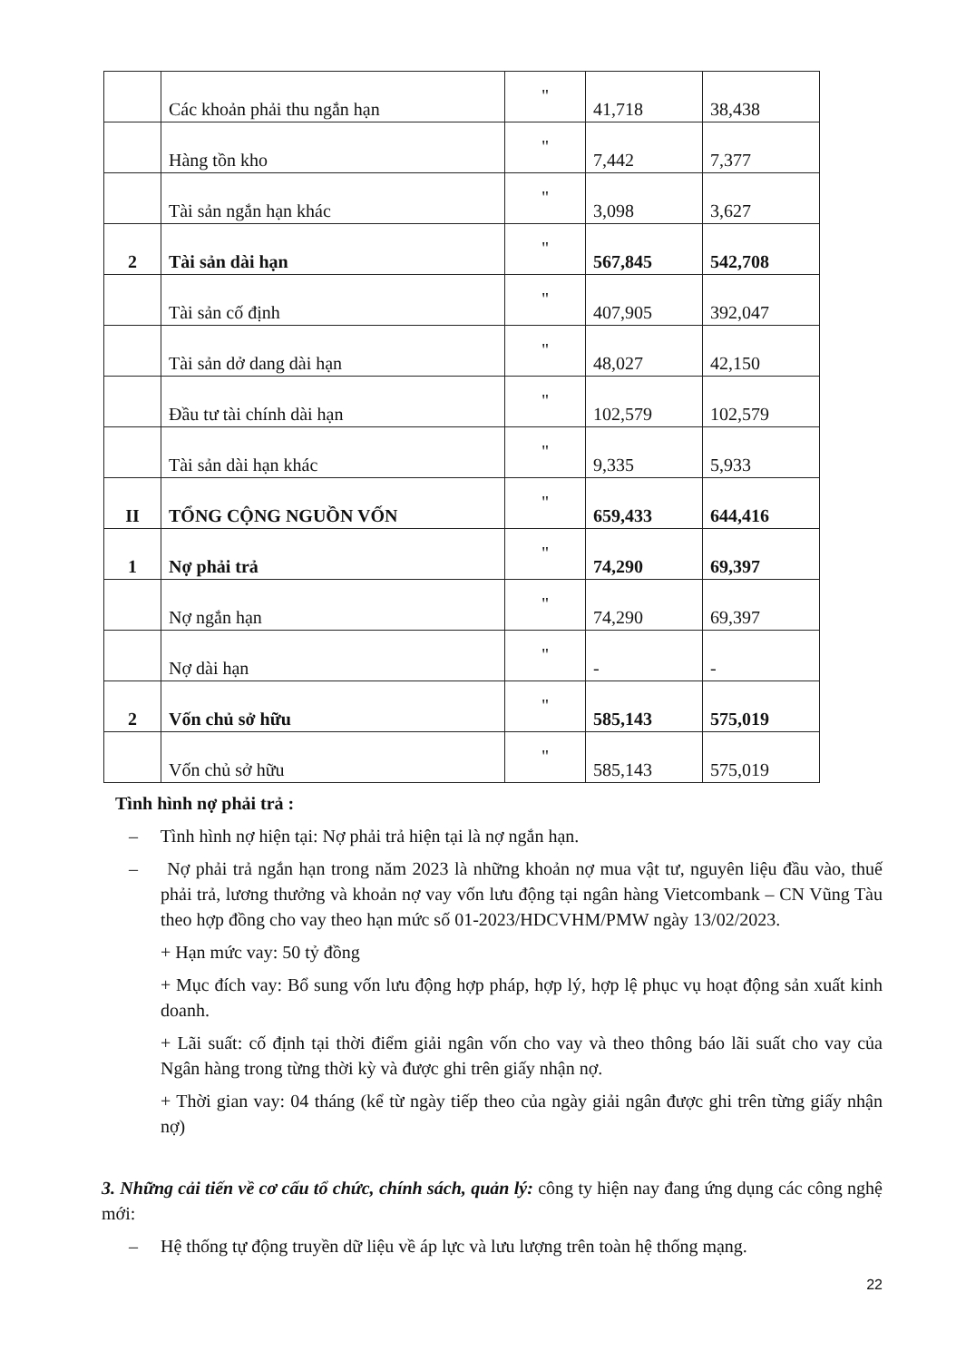| | Các khoản phải thu ngắn hạn | " | 41,718 | 38,438 |
| | Hàng tồn kho | " | 7,442 | 7,377 |
| | Tài sản ngắn hạn khác | " | 3,098 | 3,627 |
| 2 | Tài sản dài hạn | " | 567,845 | 542,708 |
| | Tài sản cố định | " | 407,905 | 392,047 |
| | Tài sản dở dang dài hạn | " | 48,027 | 42,150 |
| | Đầu tư tài chính dài hạn | " | 102,579 | 102,579 |
| | Tài sản dài hạn khác | " | 9,335 | 5,933 |
| II | TỔNG CỘNG NGUỒN VỐN | " | 659,433 | 644,416 |
| 1 | Nợ phải trả | " | 74,290 | 69,397 |
| | Nợ ngắn hạn | " | 74,290 | 69,397 |
| | Nợ dài hạn | " | - | - |
| 2 | Vốn chủ sở hữu | " | 585,143 | 575,019 |
| | Vốn chủ sở hữu | " | 585,143 | 575,019 |
Tình hình nợ phải trả :
– Tình hình nợ hiện tại: Nợ phải trả hiện tại là nợ ngắn hạn.
– Nợ phải trả ngắn hạn trong năm 2023 là những khoản nợ mua vật tư, nguyên liệu đầu vào, thuế phải trả, lương thưởng và khoản nợ vay vốn lưu động tại ngân hàng Vietcombank – CN Vũng Tàu theo hợp đồng cho vay theo hạn mức số 01-2023/HDCVHM/PMW ngày 13/02/2023.
+ Hạn mức vay: 50 tỷ đồng
+ Mục đích vay: Bổ sung vốn lưu động hợp pháp, hợp lý, hợp lệ phục vụ hoạt động sản xuất kinh doanh.
+ Lãi suất: cố định tại thời điểm giải ngân vốn cho vay và theo thông báo lãi suất cho vay của Ngân hàng trong từng thời kỳ và được ghi trên giấy nhận nợ.
+ Thời gian vay: 04 tháng (kể từ ngày tiếp theo của ngày giải ngân được ghi trên từng giấy nhận nợ)
3. Những cải tiến về cơ cấu tổ chức, chính sách, quản lý: công ty hiện nay đang ứng dụng các công nghệ mới:
– Hệ thống tự động truyền dữ liệu về áp lực và lưu lượng trên toàn hệ thống mạng.
22